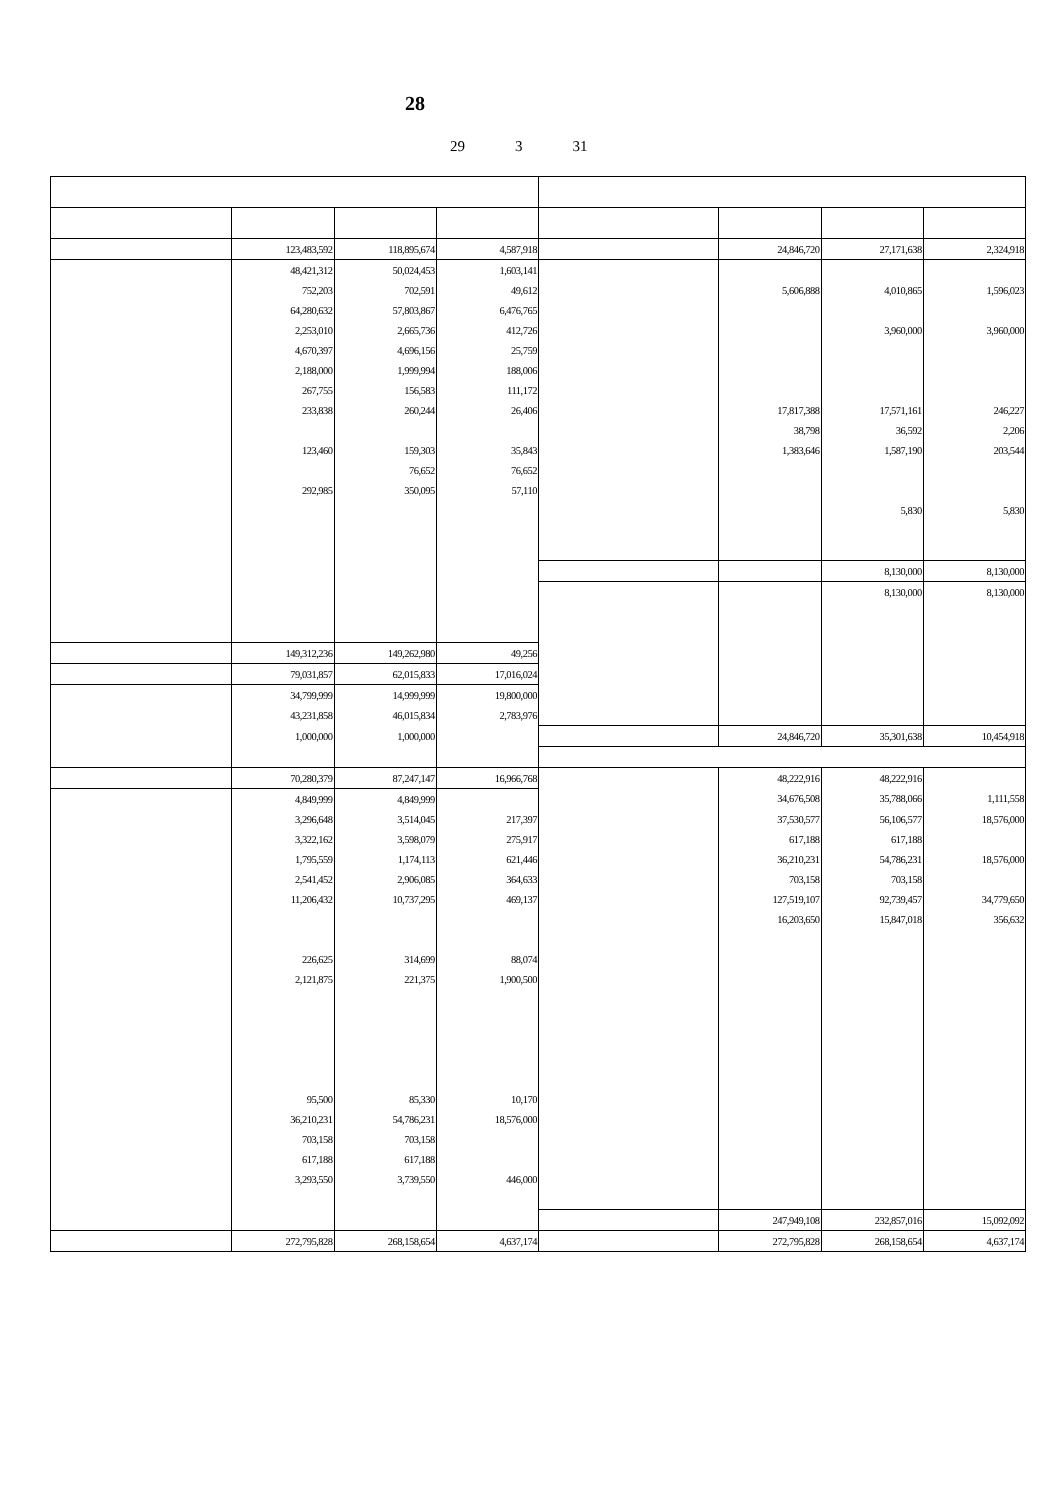28
29 3 31
| | 123,483,592 | 118,895,674 | 4,587,918 | | 24,846,720 | 27,171,638 | 2,324,918 |
| | 48,421,312 | 50,024,453 | 1,603,141 | | | | |
| | 752,203 | 702,591 | 49,612 | | 5,606,888 | 4,010,865 | 1,596,023 |
| | 64,280,632 | 57,803,867 | 6,476,765 | | | | |
| | 2,253,010 | 2,665,736 | 412,726 | | | 3,960,000 | 3,960,000 |
| | 4,670,397 | 4,696,156 | 25,759 | | | | |
| | 2,188,000 | 1,999,994 | 188,006 | | | | |
| | 267,755 | 156,583 | 111,172 | | | | |
| | 233,838 | 260,244 | 26,406 | | 17,817,388 | 17,571,161 | 246,227 |
| | | | | | 38,798 | 36,592 | 2,206 |
| | 123,460 | 159,303 | 35,843 | | 1,383,646 | 1,587,190 | 203,544 |
| | | 76,652 | 76,652 | | | | |
| | 292,985 | 350,095 | 57,110 | | | | |
| | | | | | | 5,830 | 5,830 |
| | | | | | | 8,130,000 | 8,130,000 |
| | | | | | | 8,130,000 | 8,130,000 |
| | 149,312,236 | 149,262,980 | 49,256 | | | | |
| | 79,031,857 | 62,015,833 | 17,016,024 | | | | |
| | 34,799,999 | 14,999,999 | 19,800,000 | | | | |
| | 43,231,858 | 46,015,834 | 2,783,976 | | | | |
| | 1,000,000 | 1,000,000 | | | 24,846,720 | 35,301,638 | 10,454,918 |
| | 70,280,379 | 87,247,147 | 16,966,768 | | 48,222,916 | 48,222,916 | |
| | 4,849,999 | 4,849,999 | | | 34,676,508 | 35,788,066 | 1,111,558 |
| | 3,296,648 | 3,514,045 | 217,397 | | 37,530,577 | 56,106,577 | 18,576,000 |
| | 3,322,162 | 3,598,079 | 275,917 | | 617,188 | 617,188 | |
| | 1,795,559 | 1,174,113 | 621,446 | | 36,210,231 | 54,786,231 | 18,576,000 |
| | 2,541,452 | 2,906,085 | 364,633 | | 703,158 | 703,158 | |
| | 11,206,432 | 10,737,295 | 469,137 | | 127,519,107 | 92,739,457 | 34,779,650 |
| | | | | | 16,203,650 | 15,847,018 | 356,632 |
| | 226,625 | 314,699 | 88,074 | | | | |
| | 2,121,875 | 221,375 | 1,900,500 | | | | |
| | 95,500 | 85,330 | 10,170 | | | | |
| | 36,210,231 | 54,786,231 | 18,576,000 | | | | |
| | 703,158 | 703,158 | | | | | |
| | 617,188 | 617,188 | | | | | |
| | 3,293,550 | 3,739,550 | 446,000 | | | | |
| | | | | | 247,949,108 | 232,857,016 | 15,092,092 |
| | 272,795,828 | 268,158,654 | 4,637,174 | | 272,795,828 | 268,158,654 | 4,637,174 |